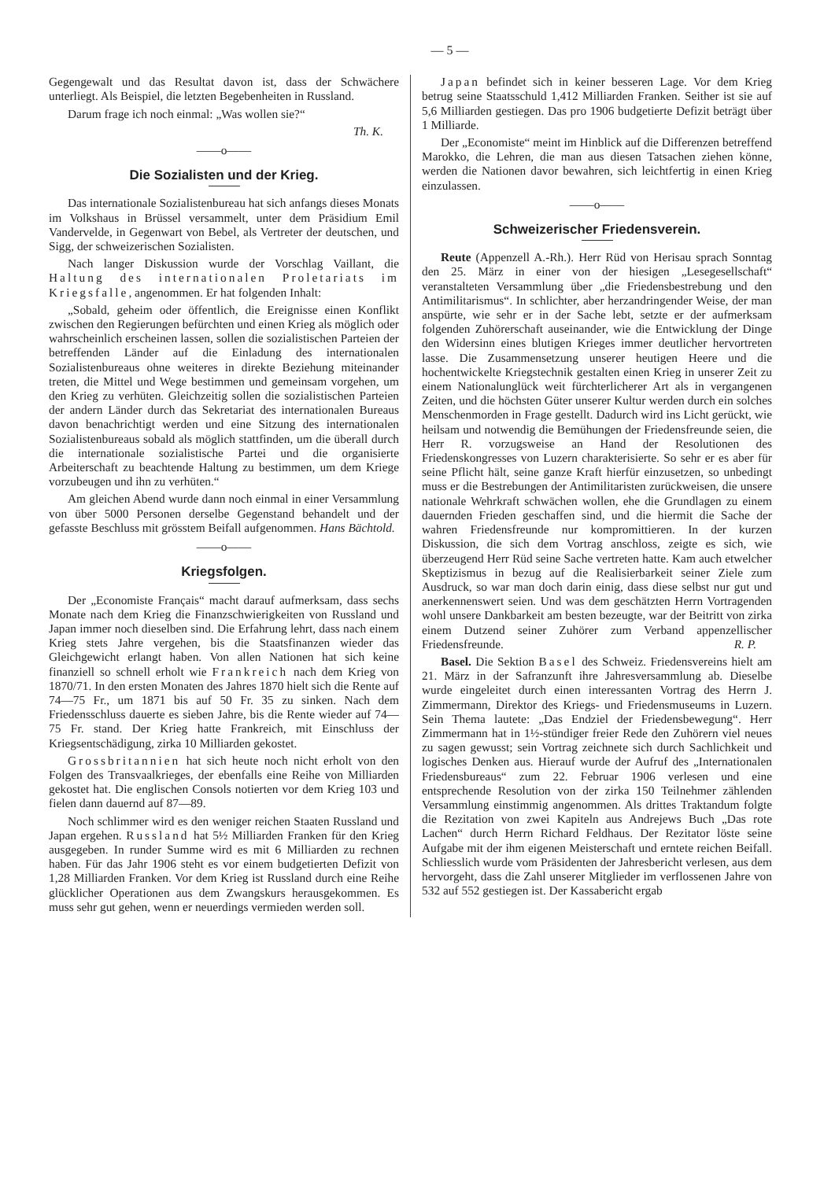— 5 —
Gegengewalt und das Resultat davon ist, dass der Schwächere unterliegt. Als Beispiel, die letzten Begebenheiten in Russland.
Darum frage ich noch einmal: „Was wollen sie?“
Th. K.
——o——
Die Sozialisten und der Krieg.
Das internationale Sozialistenbureau hat sich anfangs dieses Monats im Volkshaus in Brüssel versammelt, unter dem Präsidium Emil Vandervelde, in Gegenwart von Bebel, als Vertreter der deutschen, und Sigg, der schweizerischen Sozialisten.
Nach langer Diskussion wurde der Vorschlag Vaillant, die Haltung des internationalen Proletariats im Kriegsfalle, angenommen. Er hat folgenden Inhalt:
„Sobald, geheim oder öffentlich, die Ereignisse einen Konflikt zwischen den Regierungen befürchten und einen Krieg als möglich oder wahrscheinlich erscheinen lassen, sollen die sozialistischen Parteien der betreffenden Länder auf die Einladung des internationalen Sozialistenbureaus ohne weiteres in direkte Beziehung miteinander treten, die Mittel und Wege bestimmen und gemeinsam vorgehen, um den Krieg zu verhüten. Gleichzeitig sollen die sozialistischen Parteien der andern Länder durch das Sekretariat des internationalen Bureaus davon benachrichtigt werden und eine Sitzung des internationalen Sozialistenbureaus sobald als möglich stattfinden, um die überall durch die internationale sozialistische Partei und die organisierte Arbeiterschaft zu beachtende Haltung zu bestimmen, um dem Kriege vorzubeugen und ihn zu verhüten.“
Am gleichen Abend wurde dann noch einmal in einer Versammlung von über 5000 Personen derselbe Gegenstand behandelt und der gefasste Beschluss mit grösstem Beifall aufgenommen. Hans Bächtold.
——o——
Kriegsfolgen.
Der „Economiste Français“ macht darauf aufmerksam, dass sechs Monate nach dem Krieg die Finanzschwierigkeiten von Russland und Japan immer noch dieselben sind. Die Erfahrung lehrt, dass nach einem Krieg stets Jahre vergehen, bis die Staatsfinanzen wieder das Gleichgewicht erlangt haben. Von allen Nationen hat sich keine finanziell so schnell erholt wie Frankreich nach dem Krieg von 1870/71. In den ersten Monaten des Jahres 1870 hielt sich die Rente auf 74—75 Fr., um 1871 bis auf 50 Fr. 35 zu sinken. Nach dem Friedensschluss dauerte es sieben Jahre, bis die Rente wieder auf 74—75 Fr. stand. Der Krieg hatte Frankreich, mit Einschluss der Kriegsentschädigung, zirka 10 Milliarden gekostet.
Grossbritannien hat sich heute noch nicht erholt von den Folgen des Transvaalkrieges, der ebenfalls eine Reihe von Milliarden gekostet hat. Die englischen Consols notierten vor dem Krieg 103 und fielen dann dauernd auf 87—89.
Noch schlimmer wird es den weniger reichen Staaten Russland und Japan ergehen. Russland hat 5½ Milliarden Franken für den Krieg ausgegeben. In runder Summe wird es mit 6 Milliarden zu rechnen haben. Für das Jahr 1906 steht es vor einem budgetierten Defizit von 1,28 Milliarden Franken. Vor dem Krieg ist Russland durch eine Reihe glücklicher Operationen aus dem Zwangskurs herausgekommen. Es muss sehr gut gehen, wenn er neuerdings vermieden werden soll.
Japan befindet sich in keiner besseren Lage. Vor dem Krieg betrug seine Staatsschuld 1,412 Milliarden Franken. Seither ist sie auf 5,6 Milliarden gestiegen. Das pro 1906 budgetierte Defizit beträgt über 1 Milliarde.
Der „Economiste“ meint im Hinblick auf die Differenzen betreffend Marokko, die Lehren, die man aus diesen Tatsachen ziehen könne, werden die Nationen davor bewahren, sich leichtfertig in einen Krieg einzulassen.
——o——
Schweizerischer Friedensverein.
Reute (Appenzell A.-Rh.). Herr Rüd von Herisau sprach Sonntag den 25. März in einer von der hiesigen „Lesegesellschaft“ veranstalteten Versammlung über „die Friedensbestrebung und den Antimilitarismus“. In schlichter, aber herzandringender Weise, der man anspürte, wie sehr er in der Sache lebt, setzte er der aufmerksam folgenden Zuhörerschaft auseinander, wie die Entwicklung der Dinge den Widersinn eines blutigen Krieges immer deutlicher hervortreten lasse. Die Zusammensetzung unserer heutigen Heere und die hochentwickelte Kriegstechnik gestalten einen Krieg in unserer Zeit zu einem Nationalunglück weit fürchterlicherer Art als in vergangenen Zeiten, und die höchsten Güter unserer Kultur werden durch ein solches Menschenmorden in Frage gestellt. Dadurch wird ins Licht gerückt, wie heilsam und notwendig die Bemühungen der Friedensfreunde seien, die Herr R. vorzugsweise an Hand der Resolutionen des Friedenskongresses von Luzern charakterisierte. So sehr er es aber für seine Pflicht hält, seine ganze Kraft hierfür einzusetzen, so unbedingt muss er die Bestrebungen der Antimilitaristen zurückweisen, die unsere nationale Wehrkraft schwächen wollen, ehe die Grundlagen zu einem dauernden Frieden geschaffen sind, und die hiermit die Sache der wahren Friedensfreunde nur kompromittieren. In der kurzen Diskussion, die sich dem Vortrag anschloss, zeigte es sich, wie überzeugend Herr Rüd seine Sache vertreten hatte. Kam auch etwelcher Skeptizismus in bezug auf die Realisierbarkeit seiner Ziele zum Ausdruck, so war man doch darin einig, dass diese selbst nur gut und anerkennenswert seien. Und was dem geschätzten Herrn Vortragenden wohl unsere Dankbarkeit am besten bezeugte, war der Beitritt von zirka einem Dutzend seiner Zuhörer zum Verband appenzellischer Friedensfreunde. R. P.
Basel. Die Sektion Basel des Schweiz. Friedensvereins hielt am 21. März in der Safranzunft ihre Jahresversammlung ab. Dieselbe wurde eingeleitet durch einen interessanten Vortrag des Herrn J. Zimmermann, Direktor des Kriegs- und Friedensmuseums in Luzern. Sein Thema lautete: „Das Endziel der Friedensbewegung“. Herr Zimmermann hat in 1½-stündiger freier Rede den Zuhörern viel neues zu sagen gewusst; sein Vortrag zeichnete sich durch Sachlichkeit und logisches Denken aus. Hierauf wurde der Aufruf des „Internationalen Friedensbureaus“ zum 22. Februar 1906 verlesen und eine entsprechende Resolution von der zirka 150 Teilnehmer zählenden Versammlung einstimmig angenommen. Als drittes Traktandum folgte die Rezitation von zwei Kapiteln aus Andrejews Buch „Das rote Lachen“ durch Herrn Richard Feldhaus. Der Rezitator löste seine Aufgabe mit der ihm eigenen Meisterschaft und erntete reichen Beifall. Schliesslich wurde vom Präsidenten der Jahresbericht verlesen, aus dem hervorgeht, dass die Zahl unserer Mitglieder im verflossenen Jahre von 532 auf 552 gestiegen ist. Der Kassabericht ergab